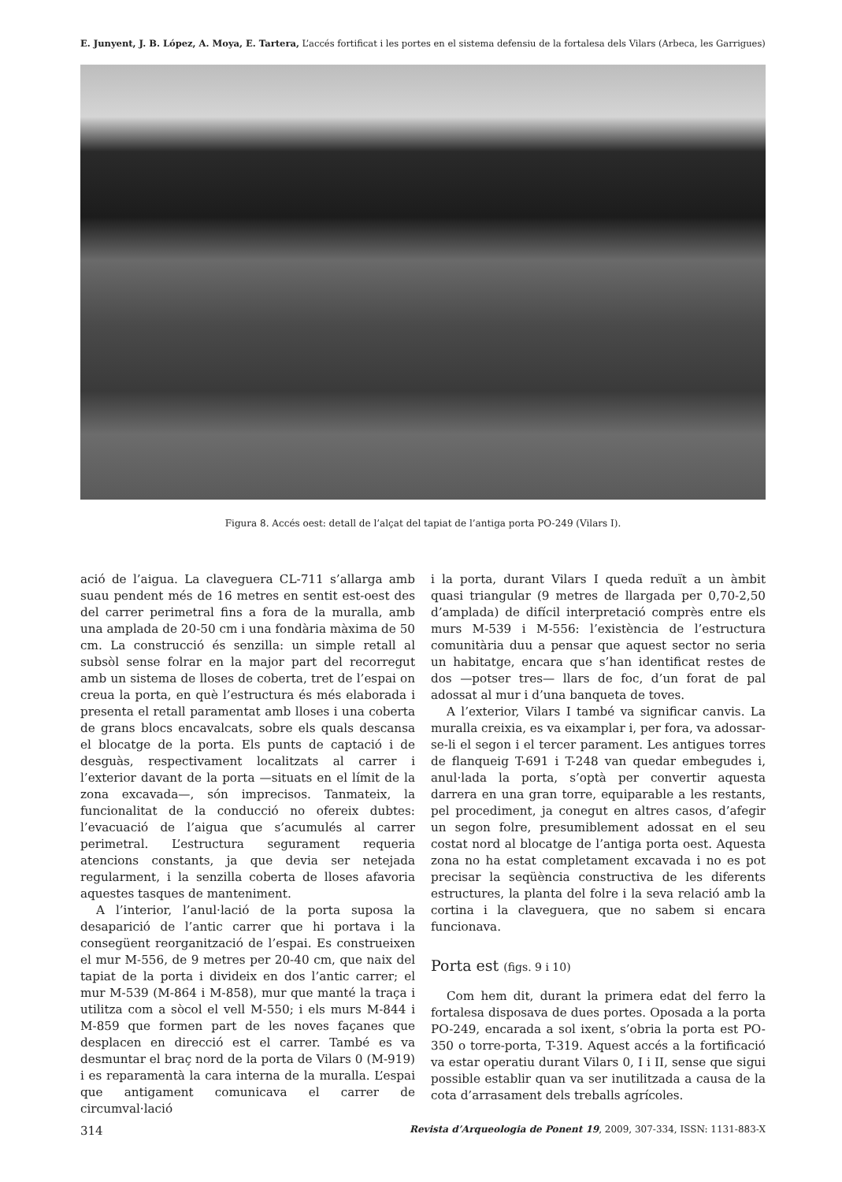E. Junyent, J. B. López, A. Moya, E. Tartera, L’accés fortificat i les portes en el sistema defensiu de la fortalesa dels Vilars (Arbeca, les Garrigues)
Figura 8. Accés oest: detall de l’alçat del tapiat de l’antiga porta PO-249 (Vilars I).
ació de l’aigua. La claveguera CL-711 s’allarga amb suau pendent més de 16 metres en sentit est-oest des del carrer perimetral fins a fora de la muralla, amb una amplada de 20-50 cm i una fondària màxima de 50 cm. La construcció és senzilla: un simple retall al subsòl sense folrar en la major part del recorregut amb un sistema de lloses de coberta, tret de l’espai on creua la porta, en què l’estructura és més elaborada i presenta el retall paramentat amb lloses i una coberta de grans blocs encavalcats, sobre els quals descansa el blocatge de la porta. Els punts de captació i de desguàs, respectivament localitzats al carrer i l’exterior davant de la porta —situats en el límit de la zona excavada—, són imprecisos. Tanmateix, la funcionalitat de la conducció no ofereix dubtes: l’evacuació de l’aigua que s’acumulés al carrer perimetral. L’estructura segurament requeria atencions constants, ja que devia ser netejada regularment, i la senzilla coberta de lloses afavoria aquestes tasques de manteniment.
A l’interior, l’anul·lació de la porta suposa la desaparició de l’antic carrer que hi portava i la consegüent reorganització de l’espai. Es construeixen el mur M-556, de 9 metres per 20-40 cm, que naix del tapiat de la porta i divideix en dos l’antic carrer; el mur M-539 (M-864 i M-858), mur que manté la traça i utilitza com a sòcol el vell M-550; i els murs M-844 i M-859 que formen part de les noves façanes que desplacen en direcció est el carrer. També es va desmuntar el braç nord de la porta de Vilars 0 (M-919) i es reparamentà la cara interna de la muralla. L’espai que antigament comunicava el carrer de circumval·lació
i la porta, durant Vilars I queda reduït a un àmbit quasi triangular (9 metres de llargada per 0,70-2,50 d’amplada) de difícil interpretació comprès entre els murs M-539 i M-556: l’existència de l’estructura comunitària duu a pensar que aquest sector no seria un habitatge, encara que s’han identificat restes de dos —potser tres— llars de foc, d’un forat de pal adossat al mur i d’una banqueta de toves.
A l’exterior, Vilars I també va significar canvis. La muralla creixia, es va eixamplar i, per fora, va adossar-se-li el segon i el tercer parament. Les antigues torres de flanqueig T-691 i T-248 van quedar embegudes i, anul·lada la porta, s’optà per convertir aquesta darrera en una gran torre, equiparable a les restants, pel procediment, ja conegut en altres casos, d’afegir un segon folre, presumiblement adossat en el seu costat nord al blocatge de l’antiga porta oest. Aquesta zona no ha estat completament excavada i no es pot precisar la seqüència constructiva de les diferents estructures, la planta del folre i la seva relació amb la cortina i la claveguera, que no sabem si encara funcionava.
Porta est (figs. 9 i 10)
Com hem dit, durant la primera edat del ferro la fortalesa disposava de dues portes. Oposada a la porta PO-249, encarada a sol ixent, s’obria la porta est PO-350 o torre-porta, T-319. Aquest accés a la fortificació va estar operatiu durant Vilars 0, I i II, sense que sigui possible establir quan va ser inutilitzada a causa de la cota d’arrasament dels treballs agrícoles.
314 Revista d’Arqueologia de Ponent 19, 2009, 307-334, ISSN: 1131-883-X